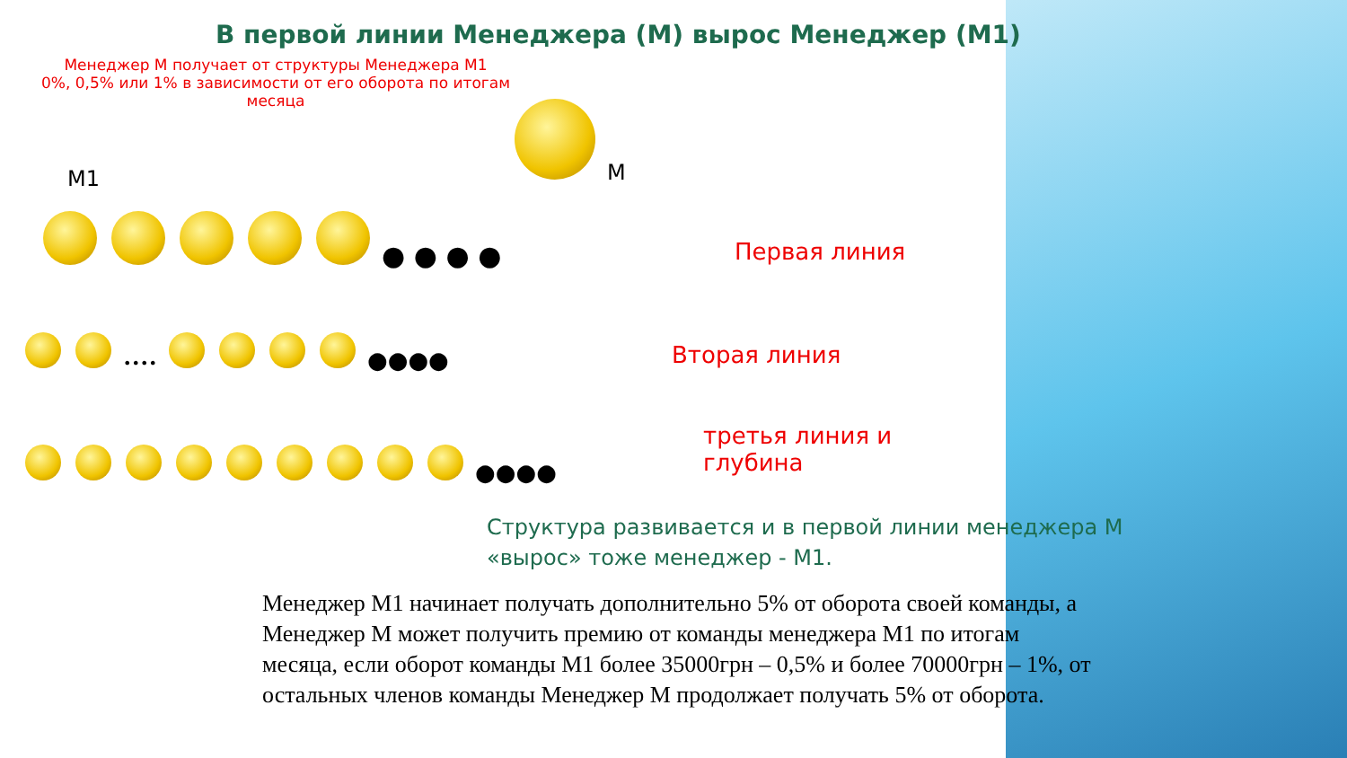В первой линии Менеджера (М) вырос Менеджер (М1)
Менеджер М получает от структуры Менеджера М1
0%, 0,5% или 1% в зависимости от его оборота по итогам месяца
M
M1
● ● ● ●
Первая линия
•••• ●●●●
Вторая линия
●●●●
третья линия и
глубина
Структура развивается и в первой линии менеджера М
«вырос» тоже менеджер - М1.
Менеджер М1 начинает получать дополнительно 5% от оборота своей команды, а Менеджер М может получить премию от команды менеджера М1 по итогам месяца, если оборот команды М1 более 35000грн – 0,5% и более 70000грн – 1%, от остальных членов команды Менеджер М продолжает получать 5% от оборота.